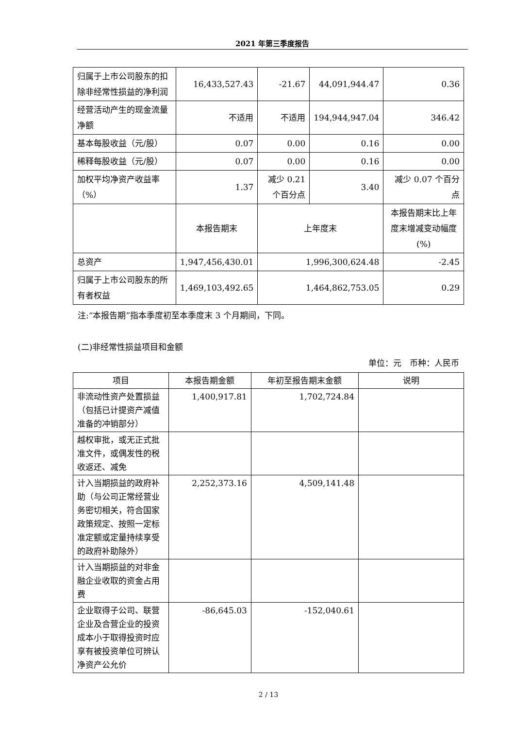2021 年第三季度报告
| 归属于上市公司股东的扣除非经常性损益的净利润 | 16,433,527.43 | -21.67 | 44,091,944.47 | 0.36 |
| 经营活动产生的现金流量净额 | 不适用 | 不适用 | 194,944,947.04 | 346.42 |
| 基本每股收益（元/股） | 0.07 | 0.00 | 0.16 | 0.00 |
| 稀释每股收益（元/股） | 0.07 | 0.00 | 0.16 | 0.00 |
| 加权平均净资产收益率（%） | 1.37 | 减少 0.21 个百分点 | 3.40 | 减少 0.07 个百分点 |
| | 本报告期末 | 上年度末 | | 本报告期末比上年度末增减变动幅度(%) |
| 总资产 | 1,947,456,430.01 | 1,996,300,624.48 | | -2.45 |
| 归属于上市公司股东的所有者权益 | 1,469,103,492.65 | 1,464,862,753.05 | | 0.29 |
注:“本报告期”指本季度初至本季度末 3 个月期间，下同。
(二)非经常性损益项目和金额
单位：元　币种：人民币
| 项目 | 本报告期金额 | 年初至报告期末金额 | 说明 |
| --- | --- | --- | --- |
| 非流动性资产处置损益（包括已计提资产减值准备的冲销部分） | 1,400,917.81 | 1,702,724.84 | |
| 越权审批，或无正式批准文件，或偶发性的税收返还、减免 | | | |
| 计入当期损益的政府补助（与公司正常经营业务密切相关，符合国家政策规定、按照一定标准定额或定量持续享受的政府补助除外） | 2,252,373.16 | 4,509,141.48 | |
| 计入当期损益的对非金融企业收取的资金占用费 | | | |
| 企业取得子公司、联营企业及合营企业的投资成本小于取得投资时应享有被投资单位可辨认净资产公允价 | -86,645.03 | -152,040.61 | |
2 / 13